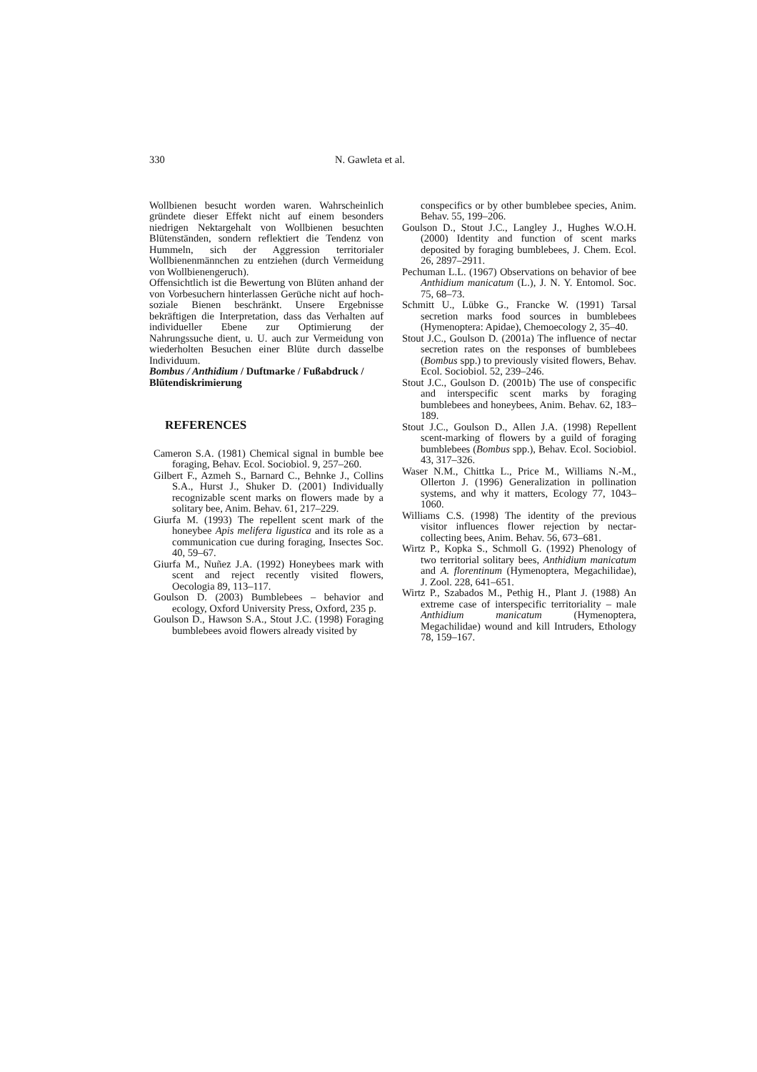330 N. Gawleta et al.
Wollbienen besucht worden waren. Wahrscheinlich gründete dieser Effekt nicht auf einem besonders niedrigen Nektargehalt von Wollbienen besuchten Blütenständen, sondern reflektiert die Tendenz von Hummeln, sich der Aggression territorialer Wollbienenmännchen zu entziehen (durch Vermeidung von Wollbienengeruch).
Offensichtlich ist die Bewertung von Blüten anhand der von Vorbesuchern hinterlassen Gerüche nicht auf hoch-soziale Bienen beschränkt. Unsere Ergebnisse bekräftigen die Interpretation, dass das Verhalten auf individueller Ebene zur Optimierung der Nahrungssuche dient, u. U. auch zur Vermeidung von wiederholten Besuchen einer Blüte durch dasselbe Individuum.
Bombus / Anthidium / Duftmarke / Fußabdruck / Blütendiskrimierung
REFERENCES
Cameron S.A. (1981) Chemical signal in bumble bee foraging, Behav. Ecol. Sociobiol. 9, 257–260.
Gilbert F., Azmeh S., Barnard C., Behnke J., Collins S.A., Hurst J., Shuker D. (2001) Individually recognizable scent marks on flowers made by a solitary bee, Anim. Behav. 61, 217–229.
Giurfa M. (1993) The repellent scent mark of the honeybee Apis melifera ligustica and its role as a communication cue during foraging, Insectes Soc. 40, 59–67.
Giurfa M., Nuñez J.A. (1992) Honeybees mark with scent and reject recently visited flowers, Oecologia 89, 113–117.
Goulson D. (2003) Bumblebees – behavior and ecology, Oxford University Press, Oxford, 235 p.
Goulson D., Hawson S.A., Stout J.C. (1998) Foraging bumblebees avoid flowers already visited by
conspecifics or by other bumblebee species, Anim. Behav. 55, 199–206.
Goulson D., Stout J.C., Langley J., Hughes W.O.H. (2000) Identity and function of scent marks deposited by foraging bumblebees, J. Chem. Ecol. 26, 2897–2911.
Pechuman L.L. (1967) Observations on behavior of bee Anthidium manicatum (L.), J. N. Y. Entomol. Soc. 75, 68–73.
Schmitt U., Lübke G., Francke W. (1991) Tarsal secretion marks food sources in bumblebees (Hymenoptera: Apidae), Chemoecology 2, 35–40.
Stout J.C., Goulson D. (2001a) The influence of nectar secretion rates on the responses of bumblebees (Bombus spp.) to previously visited flowers, Behav. Ecol. Sociobiol. 52, 239–246.
Stout J.C., Goulson D. (2001b) The use of conspecific and interspecific scent marks by foraging bumblebees and honeybees, Anim. Behav. 62, 183–189.
Stout J.C., Goulson D., Allen J.A. (1998) Repellent scent-marking of flowers by a guild of foraging bumblebees (Bombus spp.), Behav. Ecol. Sociobiol. 43, 317–326.
Waser N.M., Chittka L., Price M., Williams N.-M., Ollerton J. (1996) Generalization in pollination systems, and why it matters, Ecology 77, 1043–1060.
Williams C.S. (1998) The identity of the previous visitor influences flower rejection by nectar-collecting bees, Anim. Behav. 56, 673–681.
Wirtz P., Kopka S., Schmoll G. (1992) Phenology of two territorial solitary bees, Anthidium manicatum and A. florentinum (Hymenoptera, Megachilidae), J. Zool. 228, 641–651.
Wirtz P., Szabados M., Pethig H., Plant J. (1988) An extreme case of interspecific territoriality – male Anthidium manicatum (Hymenoptera, Megachilidae) wound and kill Intruders, Ethology 78, 159–167.